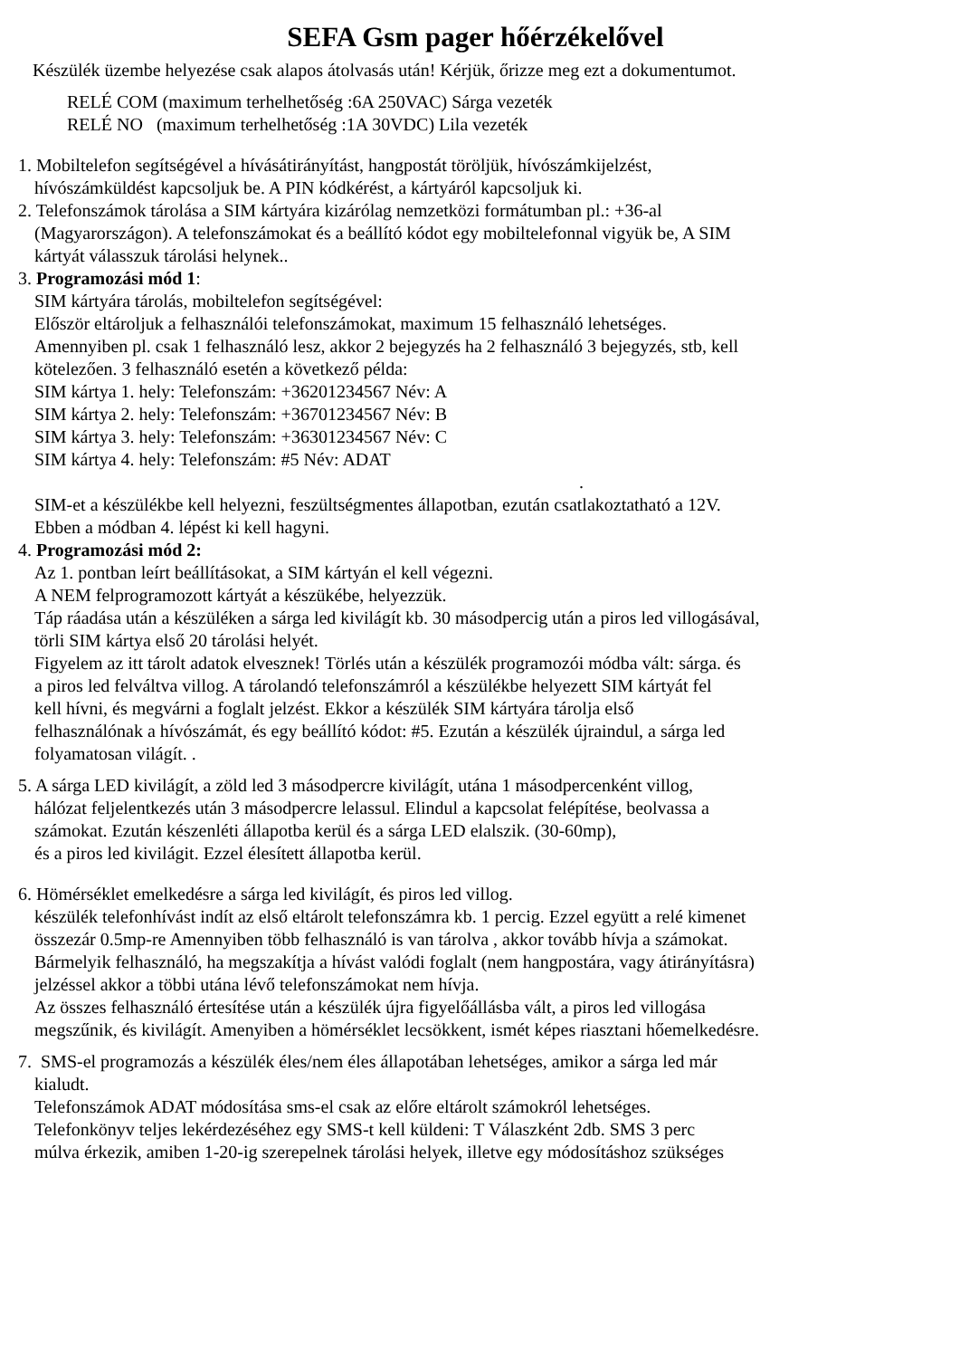SEFA Gsm pager hőérzékelővel
Készülék üzembe helyezése csak alapos átolvasás után! Kérjük, őrizze meg ezt a dokumentumot.
RELÉ COM (maximum terhelhetőség :6A 250VAC) Sárga vezeték
RELÉ NO (maximum terhelhetőség :1A 30VDC) Lila vezeték
1. Mobiltelefon segítségével a hívásátirányítást, hangpostát töröljük, hívószámkijelzést,
hívószámküldést kapcsoljuk be. A PIN kódkérést, a kártyáról kapcsoljuk ki.
2. Telefonszámok tárolása a SIM kártyára kizárólag nemzetközi formátumban pl.: +36-al
(Magyarországon). A telefonszámokat és a beállító kódot egy mobiltelefonnal vigyük be, A SIM
kártyát válasszuk tárolási helynek..
3. Programozási mód 1:
SIM kártyára tárolás, mobiltelefon segítségével:
Először eltároljuk a felhasználói telefonszámokat, maximum 15 felhasználó lehetséges.
Amennyiben pl. csak 1 felhasználó lesz, akkor 2 bejegyzés ha 2 felhasználó 3 bejegyzés, stb, kell
kötelezően. 3 felhasználó esetén a következő példa:
SIM kártya 1. hely: Telefonszám: +36201234567 Név: A
SIM kártya 2. hely: Telefonszám: +36701234567 Név: B
SIM kártya 3. hely: Telefonszám: +36301234567 Név: C
SIM kártya 4. hely: Telefonszám: #5 Név: ADAT
.
SIM-et a készülékbe kell helyezni, feszültségmentes állapotban, ezután csatlakoztatható a 12V.
Ebben a módban 4. lépést ki kell hagyni.
4. Programozási mód 2:
Az 1. pontban leírt beállításokat, a SIM kártyán el kell végezni.
A NEM felprogramozott kártyát a készükébe, helyezzük.
Táp ráadása után a készüléken a sárga led kivilágít kb. 30 másodpercig után a piros led villogásával,
törli SIM kártya első 20 tárolási helyét.
Figyelem az itt tárolt adatok elvesznek! Törlés után a készülék programozói módba vált: sárga. és
a piros led felváltva villog. A tárolandó telefonszámról a készülékbe helyezett SIM kártyát fel
kell hívni, és megvárni a foglalt jelzést. Ekkor a készülék SIM kártyára tárolja első
felhasználónak a hívószámát, és egy beállító kódot: #5. Ezután a készülék újraindul, a sárga led
folyamatosan világít. .
5. A sárga LED kivilágít, a zöld led 3 másodpercre kivilágít, utána 1 másodpercenként villog,
hálózat feljelentkezés után 3 másodpercre lelassul. Elindul a kapcsolat felépítése, beolvassa a
számokat. Ezután készenléti állapotba kerül és a sárga LED elalszik. (30-60mp),
és a piros led kivilágit. Ezzel élesített állapotba kerül.
6. Hömérséklet emelkedésre a sárga led kivilágít, és piros led villog.
készülék telefonhívást indít az első eltárolt telefonszámra kb. 1 percig. Ezzel együtt a relé kimenet
összezár 0.5mp-re Amennyiben több felhasználó is van tárolva , akkor tovább hívja a számokat.
Bármelyik felhasználó, ha megszakítja a hívást valódi foglalt (nem hangpostára, vagy átirányításra)
jelzéssel akkor a többi utána lévő telefonszámokat nem hívja.
Az összes felhasználó értesítése után a készülék újra figyelőállásba vált, a piros led villogása
megszűnik, és kivilágít. Amenyiben a hömérséklet lecsökkent, ismét képes riasztani hőemelkedésre.
7. SMS-el programozás a készülék éles/nem éles állapotában lehetséges, amikor a sárga led már
kialudt.
Telefonszámok ADAT módosítása sms-el csak az előre eltárolt számokról lehetséges.
Telefonkönyv teljes lekérdezéséhez egy SMS-t kell küldeni: T Válaszként 2db. SMS 3 perc
múlva érkezik, amiben 1-20-ig szerepelnek tárolási helyek, illetve egy módosításhoz szükséges